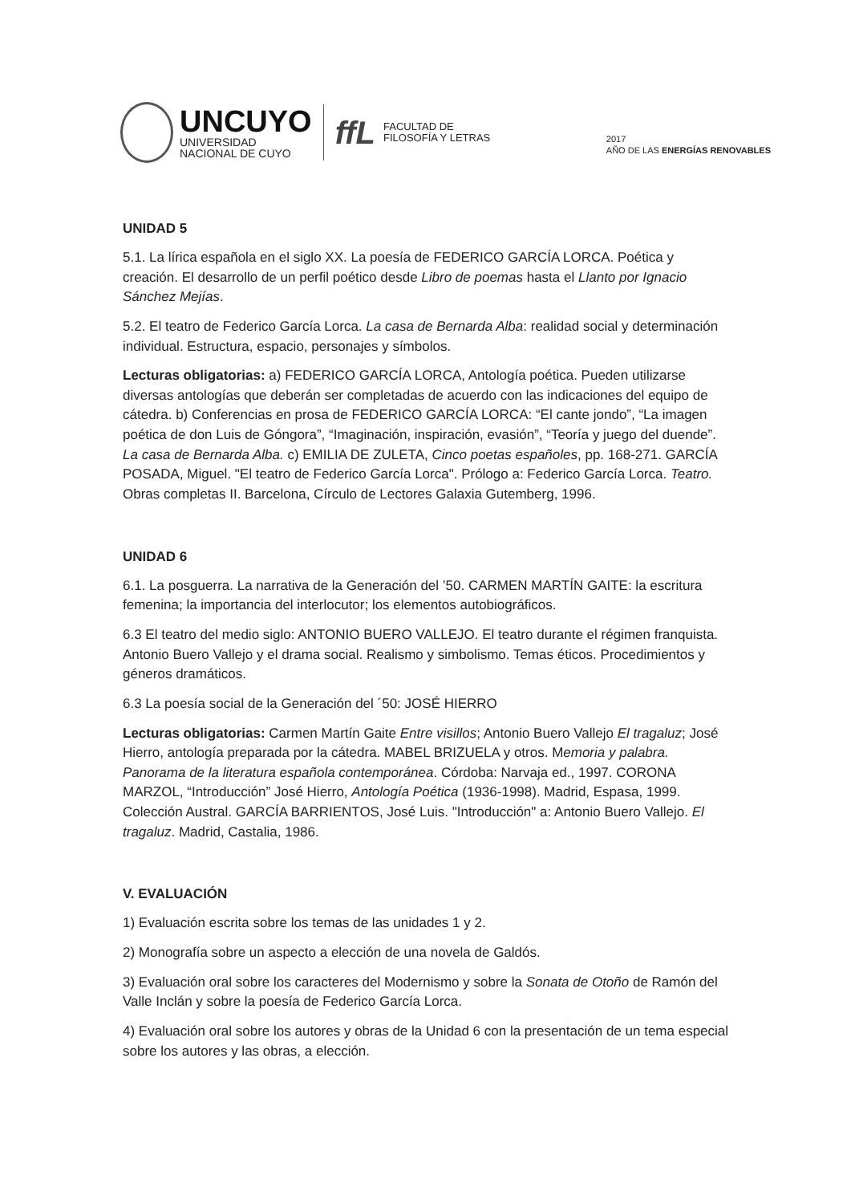UNCUYO
UNIVERSIDAD
NACIONAL DE CUYO
ffL
FACULTAD DE
FILOSOFÍA Y LETRAS
2017
AÑO DE LAS ENERGÍAS RENOVABLES
UNIDAD 5
5.1. La lírica española en el siglo XX. La poesía de FEDERICO GARCÍA LORCA. Poética y creación. El desarrollo de un perfil poético desde Libro de poemas hasta el Llanto por Ignacio Sánchez Mejías.
5.2. El teatro de Federico García Lorca. La casa de Bernarda Alba: realidad social y determinación individual. Estructura, espacio, personajes y símbolos.
Lecturas obligatorias: a) FEDERICO GARCÍA LORCA, Antología poética. Pueden utilizarse diversas antologías que deberán ser completadas de acuerdo con las indicaciones del equipo de cátedra. b) Conferencias en prosa de FEDERICO GARCÍA LORCA: “El cante jondo”, “La imagen poética de don Luis de Góngora”, “Imaginación, inspiración, evasión”, “Teoría y juego del duende”. La casa de Bernarda Alba. c) EMILIA DE ZULETA, Cinco poetas españoles, pp. 168-271. GARCÍA POSADA, Miguel. "El teatro de Federico García Lorca". Prólogo a: Federico García Lorca. Teatro. Obras completas II. Barcelona, Círculo de Lectores Galaxia Gutemberg, 1996.
UNIDAD 6
6.1. La posguerra. La narrativa de la Generación del ’50. CARMEN MARTÍN GAITE: la escritura femenina; la importancia del interlocutor; los elementos autobiográficos.
6.3 El teatro del medio siglo: ANTONIO BUERO VALLEJO. El teatro durante el régimen franquista. Antonio Buero Vallejo y el drama social. Realismo y simbolismo. Temas éticos. Procedimientos y géneros dramáticos.
6.3 La poesía social de la Generación del ´50: JOSÉ HIERRO
Lecturas obligatorias: Carmen Martín Gaite Entre visillos; Antonio Buero Vallejo El tragaluz; José Hierro, antología preparada por la cátedra. MABEL BRIZUELA y otros. Memoria y palabra. Panorama de la literatura española contemporánea. Córdoba: Narvaja ed., 1997. CORONA MARZOL, “Introducción” José Hierro, Antología Poética (1936-1998). Madrid, Espasa, 1999. Colección Austral. GARCÍA BARRIENTOS, José Luis. "Introducción" a: Antonio Buero Vallejo. El tragaluz. Madrid, Castalia, 1986.
V. EVALUACIÓN
1) Evaluación escrita sobre los temas de las unidades 1 y 2.
2) Monografía sobre un aspecto a elección de una novela de Galdós.
3) Evaluación oral sobre los caracteres del Modernismo y sobre la Sonata de Otoño de Ramón del Valle Inclán y sobre la poesía de Federico García Lorca.
4) Evaluación oral sobre los autores y obras de la Unidad 6 con la presentación de un tema especial sobre los autores y las obras, a elección.